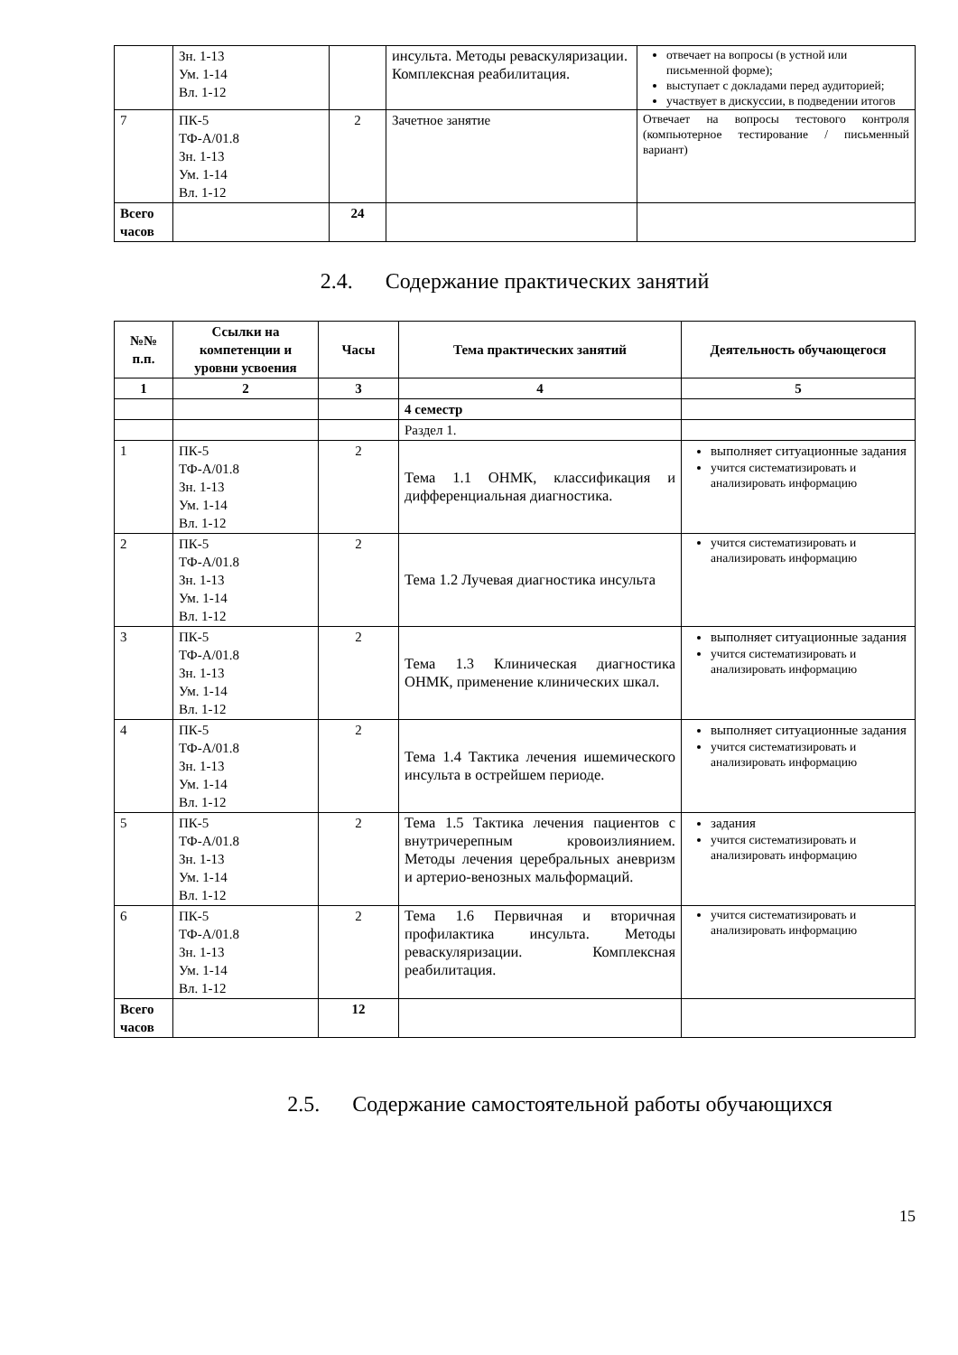| | Зн. 1-13 Ум. 1-14 Вл. 1-12 | | инсульта. Методы реваскуляризации. Комплексная реабилитация. | отвечает на вопросы (в устной или письменной форме); выступает с докладами перед аудиторией; участвует в дискуссии, в подведении итогов |
| 7 | ПК-5 ТФ-А/01.8 Зн. 1-13 Ум. 1-14 Вл. 1-12 | 2 | Зачетное занятие | Отвечает на вопросы тестового контроля (компьютерное тестирование / письменный вариант) |
| Всего часов | | 24 | | |
2.4. Содержание практических занятий
| №№ п.п. | Ссылки на компетенции и уровни усвоения | Часы | Тема практических занятий | Деятельность обучающегося |
| --- | --- | --- | --- | --- |
| 1 | 2 | 3 | 4 | 5 |
| | | | 4 семестр | |
| | | | Раздел 1. | |
| 1 | ПК-5 ТФ-А/01.8 Зн. 1-13 Ум. 1-14 Вл. 1-12 | 2 | Тема 1.1 ОНМК, классификация и дифференциальная диагностика. | выполняет ситуационные задания учится систематизировать и анализировать информацию |
| 2 | ПК-5 ТФ-А/01.8 Зн. 1-13 Ум. 1-14 Вл. 1-12 | 2 | Тема 1.2 Лучевая диагностика инсульта | учится систематизировать и анализировать информацию |
| 3 | ПК-5 ТФ-А/01.8 Зн. 1-13 Ум. 1-14 Вл. 1-12 | 2 | Тема 1.3 Клиническая диагностика ОНМК, применение клинических шкал. | выполняет ситуационные задания учится систематизировать и анализировать информацию |
| 4 | ПК-5 ТФ-А/01.8 Зн. 1-13 Ум. 1-14 Вл. 1-12 | 2 | Тема 1.4 Тактика лечения ишемического инсульта в острейшем периоде. | выполняет ситуационные задания учится систематизировать и анализировать информацию |
| 5 | ПК-5 ТФ-А/01.8 Зн. 1-13 Ум. 1-14 Вл. 1-12 | 2 | Тема 1.5 Тактика лечения пациентов с внутричерепным кровоизлиянием. Методы лечения церебральных аневризм и артерио-венозных мальформаций. | задания учится систематизировать и анализировать информацию |
| 6 | ПК-5 ТФ-А/01.8 Зн. 1-13 Ум. 1-14 Вл. 1-12 | 2 | Тема 1.6 Первичная и вторичная профилактика инсульта. Методы реваскуляризации. Комплексная реабилитация. | учится систематизировать и анализировать информацию |
| Всего часов | | 12 | | |
2.5. Содержание самостоятельной работы обучающихся
15